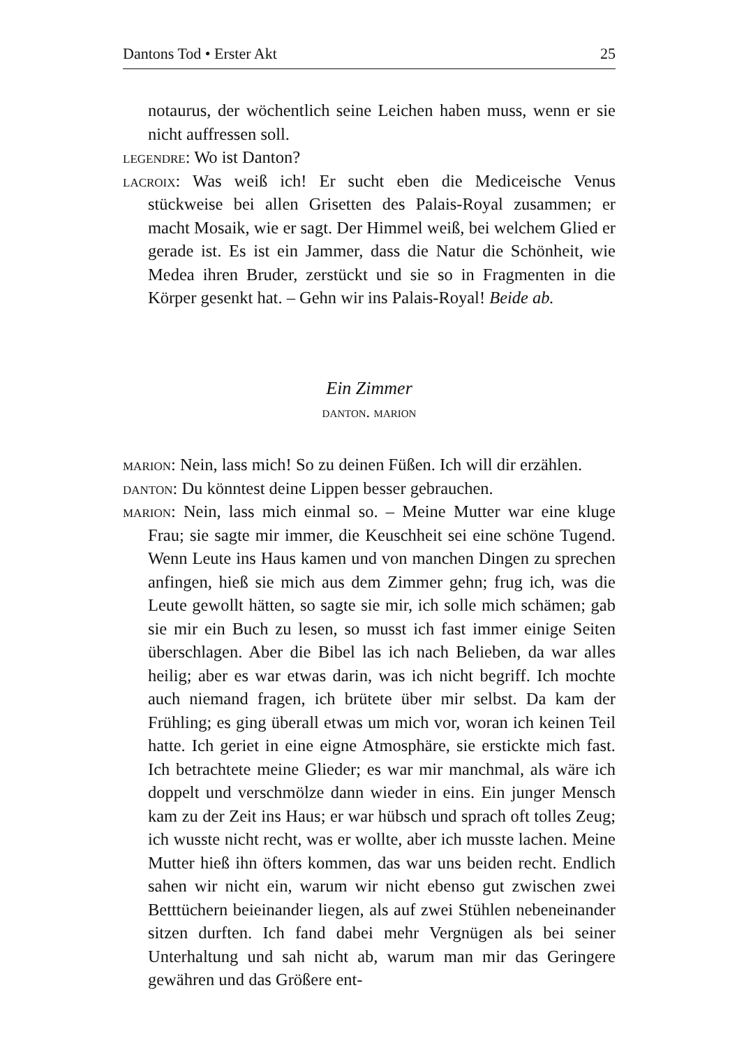Dantons Tod • Erster Akt 25
notaurus, der wöchentlich seine Leichen haben muss, wenn er sie nicht auffressen soll.
legendre: Wo ist Danton?
lacroix: Was weiß ich! Er sucht eben die Mediceische Venus stückweise bei allen Grisetten des Palais-Royal zusammen; er macht Mosaik, wie er sagt. Der Himmel weiß, bei welchem Glied er gerade ist. Es ist ein Jammer, dass die Natur die Schönheit, wie Medea ihren Bruder, zerstückt und sie so in Fragmenten in die Körper gesenkt hat. – Gehn wir ins Palais-Royal! Beide ab.
Ein Zimmer
danton. marion
marion: Nein, lass mich! So zu deinen Füßen. Ich will dir erzählen.
danton: Du könntest deine Lippen besser gebrauchen.
marion: Nein, lass mich einmal so. – Meine Mutter war eine kluge Frau; sie sagte mir immer, die Keuschheit sei eine schöne Tugend. Wenn Leute ins Haus kamen und von manchen Dingen zu sprechen anfingen, hieß sie mich aus dem Zimmer gehn; frug ich, was die Leute gewollt hätten, so sagte sie mir, ich solle mich schämen; gab sie mir ein Buch zu lesen, so musst ich fast immer einige Seiten überschlagen. Aber die Bibel las ich nach Belieben, da war alles heilig; aber es war etwas darin, was ich nicht begriff. Ich mochte auch niemand fragen, ich brütete über mir selbst. Da kam der Frühling; es ging überall etwas um mich vor, woran ich keinen Teil hatte. Ich geriet in eine eigne Atmosphäre, sie erstickte mich fast. Ich betrachtete meine Glieder; es war mir manchmal, als wäre ich doppelt und verschmölze dann wieder in eins. Ein junger Mensch kam zu der Zeit ins Haus; er war hübsch und sprach oft tolles Zeug; ich wusste nicht recht, was er wollte, aber ich musste lachen. Meine Mutter hieß ihn öfters kommen, das war uns beiden recht. Endlich sahen wir nicht ein, warum wir nicht ebenso gut zwischen zwei Betttüchern beieinander liegen, als auf zwei Stühlen nebeneinander sitzen durften. Ich fand dabei mehr Vergnügen als bei seiner Unterhaltung und sah nicht ab, warum man mir das Geringere gewähren und das Größere ent-